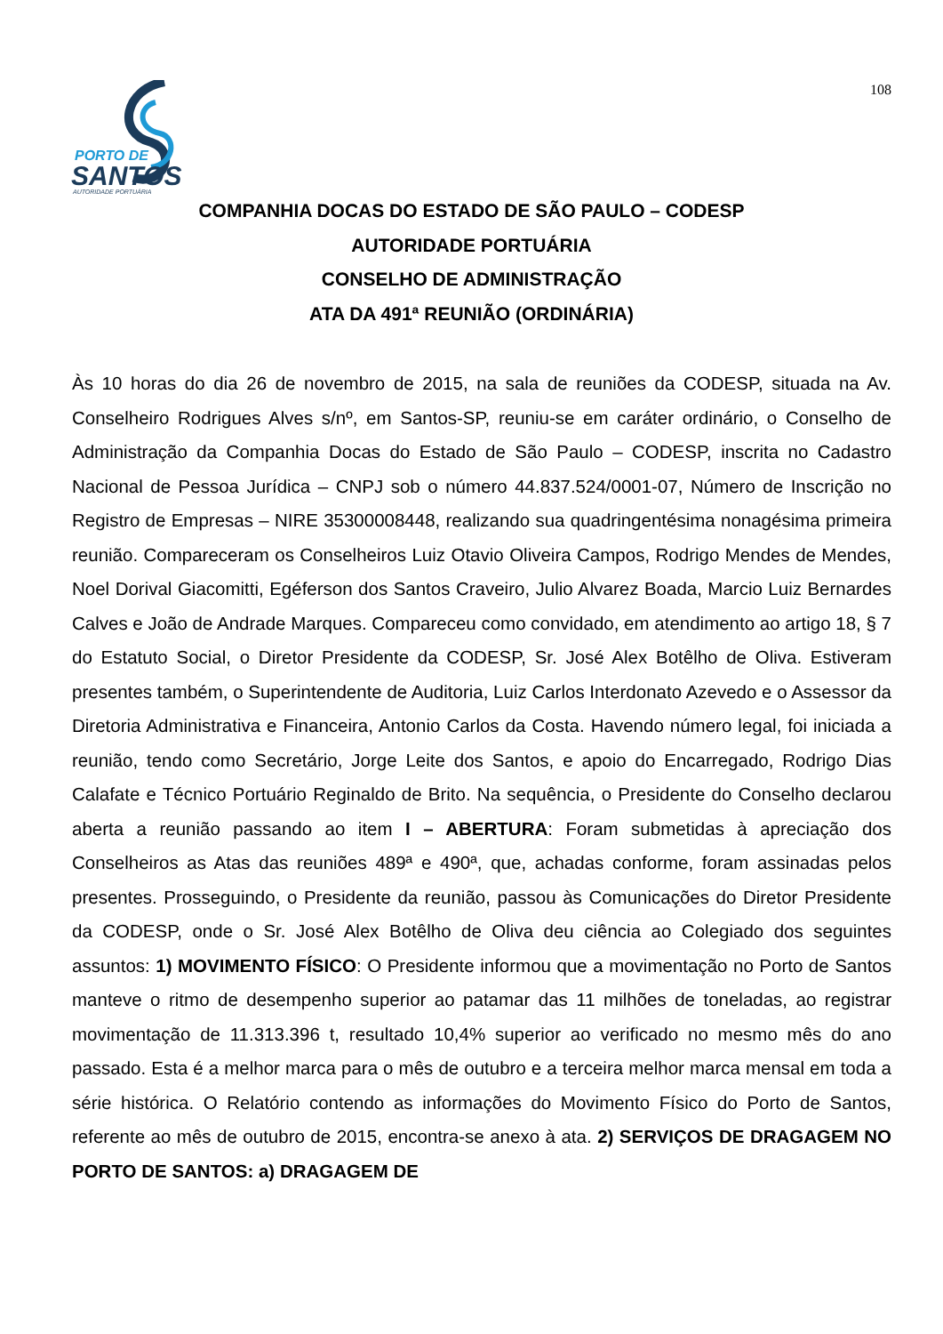PORTO DE
SANTOS
AUTORIDADE PORTUÁRIA
108
COMPANHIA DOCAS DO ESTADO DE SÃO PAULO – CODESP
AUTORIDADE PORTUÁRIA
CONSELHO DE ADMINISTRAÇÃO
ATA DA 491ª REUNIÃO (ORDINÁRIA)
Às 10 horas do dia 26 de novembro de 2015, na sala de reuniões da CODESP, situada na Av. Conselheiro Rodrigues Alves s/nº, em Santos-SP, reuniu-se em caráter ordinário, o Conselho de Administração da Companhia Docas do Estado de São Paulo – CODESP, inscrita no Cadastro Nacional de Pessoa Jurídica – CNPJ sob o número 44.837.524/0001-07, Número de Inscrição no Registro de Empresas – NIRE 35300008448, realizando sua quadringentésima nonagésima primeira reunião. Compareceram os Conselheiros Luiz Otavio Oliveira Campos, Rodrigo Mendes de Mendes, Noel Dorival Giacomitti, Egéferson dos Santos Craveiro, Julio Alvarez Boada, Marcio Luiz Bernardes Calves e João de Andrade Marques. Compareceu como convidado, em atendimento ao artigo 18, § 7 do Estatuto Social, o Diretor Presidente da CODESP, Sr. José Alex Botêlho de Oliva. Estiveram presentes também, o Superintendente de Auditoria, Luiz Carlos Interdonato Azevedo e o Assessor da Diretoria Administrativa e Financeira, Antonio Carlos da Costa. Havendo número legal, foi iniciada a reunião, tendo como Secretário, Jorge Leite dos Santos, e apoio do Encarregado, Rodrigo Dias Calafate e Técnico Portuário Reginaldo de Brito. Na sequência, o Presidente do Conselho declarou aberta a reunião passando ao item I – ABERTURA: Foram submetidas à apreciação dos Conselheiros as Atas das reuniões 489ª e 490ª, que, achadas conforme, foram assinadas pelos presentes. Prosseguindo, o Presidente da reunião, passou às Comunicações do Diretor Presidente da CODESP, onde o Sr. José Alex Botêlho de Oliva deu ciência ao Colegiado dos seguintes assuntos: 1) MOVIMENTO FÍSICO: O Presidente informou que a movimentação no Porto de Santos manteve o ritmo de desempenho superior ao patamar das 11 milhões de toneladas, ao registrar movimentação de 11.313.396 t, resultado 10,4% superior ao verificado no mesmo mês do ano passado. Esta é a melhor marca para o mês de outubro e a terceira melhor marca mensal em toda a série histórica. O Relatório contendo as informações do Movimento Físico do Porto de Santos, referente ao mês de outubro de 2015, encontra-se anexo à ata. 2) SERVIÇOS DE DRAGAGEM NO PORTO DE SANTOS: a) DRAGAGEM DE